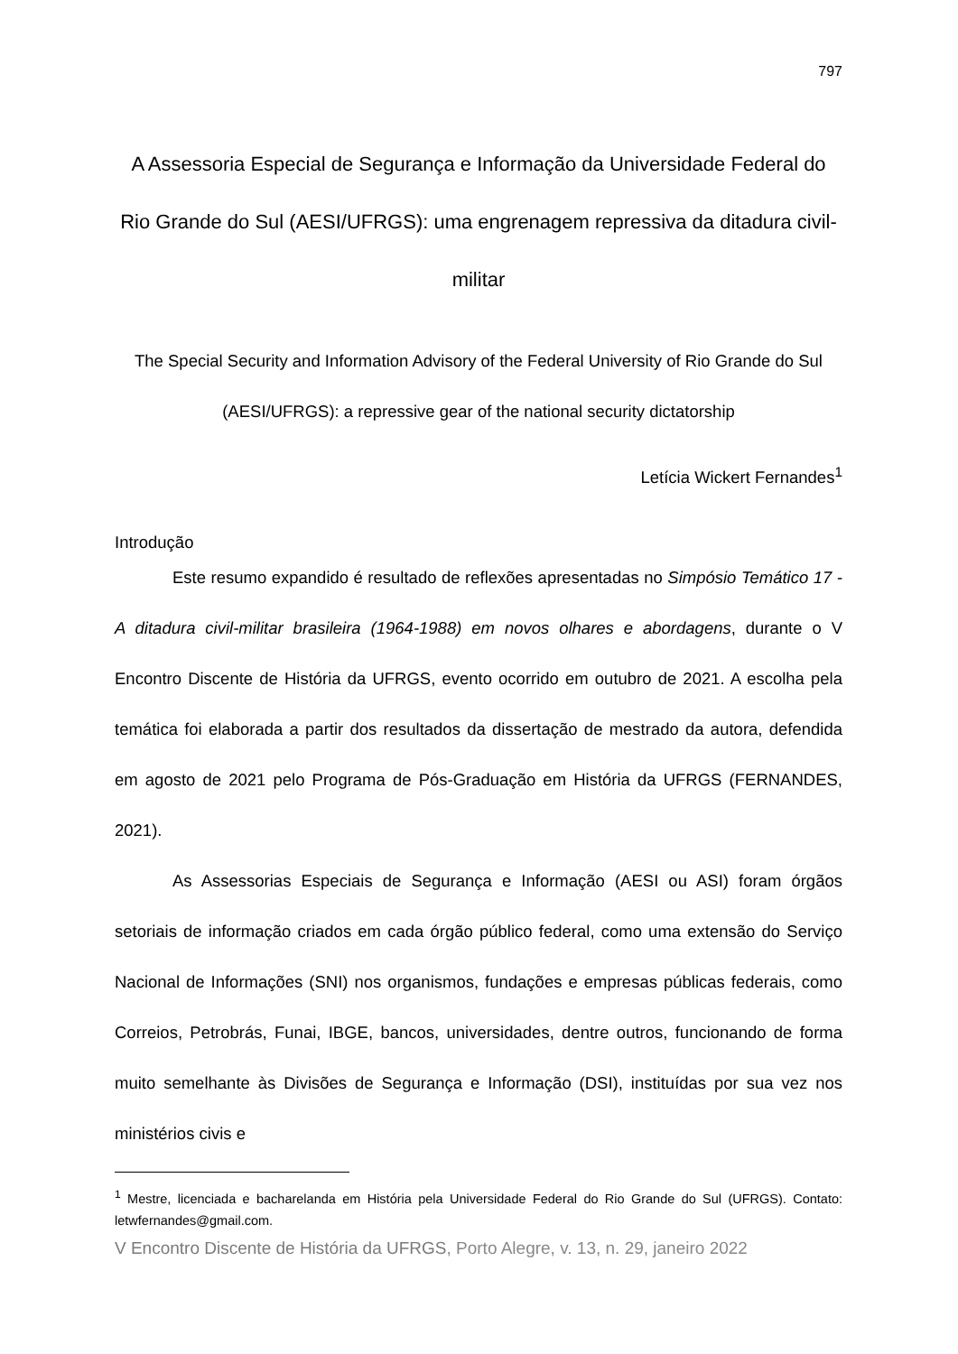797
A Assessoria Especial de Segurança e Informação da Universidade Federal do Rio Grande do Sul (AESI/UFRGS): uma engrenagem repressiva da ditadura civil-militar
The Special Security and Information Advisory of the Federal University of Rio Grande do Sul (AESI/UFRGS): a repressive gear of the national security dictatorship
Letícia Wickert Fernandes<sup>1</sup>
Introdução
Este resumo expandido é resultado de reflexões apresentadas no Simpósio Temático 17 - A ditadura civil-militar brasileira (1964-1988) em novos olhares e abordagens, durante o V Encontro Discente de História da UFRGS, evento ocorrido em outubro de 2021. A escolha pela temática foi elaborada a partir dos resultados da dissertação de mestrado da autora, defendida em agosto de 2021 pelo Programa de Pós-Graduação em História da UFRGS (FERNANDES, 2021).
As Assessorias Especiais de Segurança e Informação (AESI ou ASI) foram órgãos setoriais de informação criados em cada órgão público federal, como uma extensão do Serviço Nacional de Informações (SNI) nos organismos, fundações e empresas públicas federais, como Correios, Petrobrás, Funai, IBGE, bancos, universidades, dentre outros, funcionando de forma muito semelhante às Divisões de Segurança e Informação (DSI), instituídas por sua vez nos ministérios civis e
<sup>1</sup> Mestre, licenciada e bacharelanda em História pela Universidade Federal do Rio Grande do Sul (UFRGS). Contato: letwfernandes@gmail.com.
V Encontro Discente de História da UFRGS, Porto Alegre, v. 13, n. 29, janeiro 2022